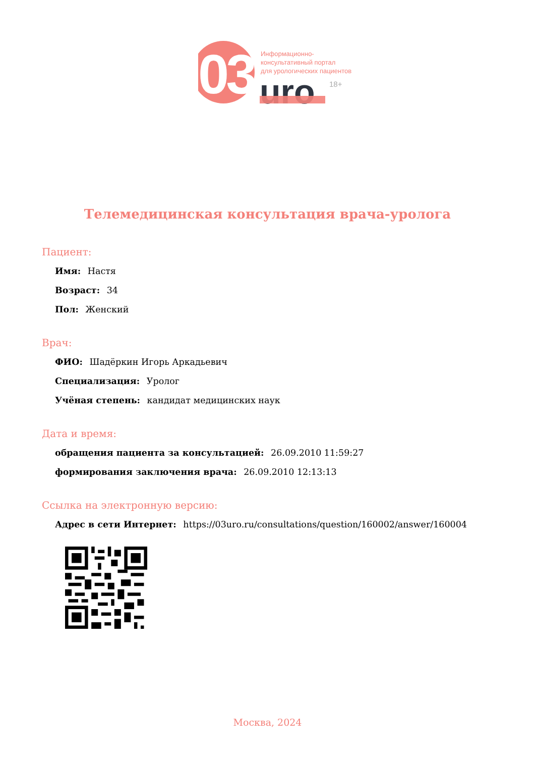03
Информационно-
консультативный портал
для урологических пациентов
uro
18+
Телемедицинская консультация врача-уролога
Пациент:
Имя: Настя
Возраст: 34
Пол: Женский
Врач:
ФИО: Шадёркин Игорь Аркадьевич
Специализация: Уролог
Учёная степень: кандидат медицинских наук
Дата и время:
обращения пациента за консультацией: 26.09.2010 11:59:27
формирования заключения врача: 26.09.2010 12:13:13
Ссылка на электронную версию:
Адрес в сети Интернет: https://03uro.ru/consultations/question/160002/answer/160004
Москва, 2024